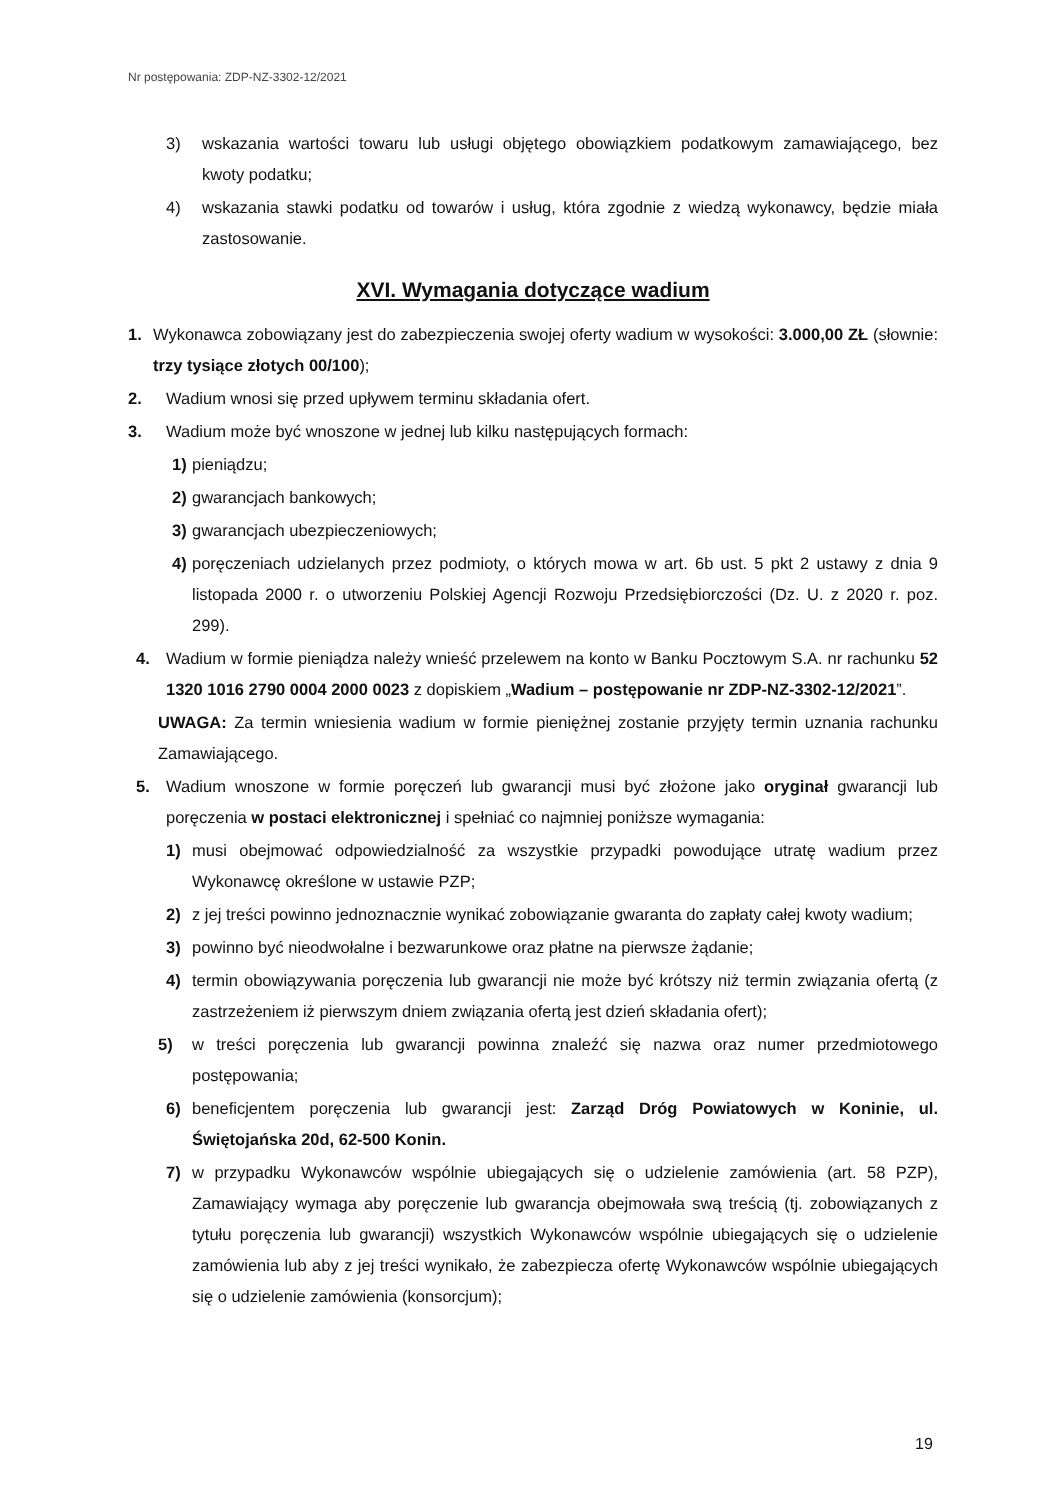Nr postępowania: ZDP-NZ-3302-12/2021
3) wskazania wartości towaru lub usługi objętego obowiązkiem podatkowym zamawiającego, bez kwoty podatku;
4) wskazania stawki podatku od towarów i usług, która zgodnie z wiedzą wykonawcy, będzie miała zastosowanie.
XVI. Wymagania dotyczące wadium
1. Wykonawca zobowiązany jest do zabezpieczenia swojej oferty wadium w wysokości: 3.000,00 ZŁ (słownie: trzy tysiące złotych 00/100);
2. Wadium wnosi się przed upływem terminu składania ofert.
3. Wadium może być wnoszone w jednej lub kilku następujących formach:
1) pieniądzu;
2) gwarancjach bankowych;
3) gwarancjach ubezpieczeniowych;
4) poręczeniach udzielanych przez podmioty, o których mowa w art. 6b ust. 5 pkt 2 ustawy z dnia 9 listopada 2000 r. o utworzeniu Polskiej Agencji Rozwoju Przedsiębiorczości (Dz. U. z 2020 r. poz. 299).
4. Wadium w formie pieniądza należy wnieść przelewem na konto w Banku Pocztowym S.A. nr rachunku 52 1320 1016 2790 0004 2000 0023 z dopiskiem „Wadium – postępowanie nr ZDP-NZ-3302-12/2021”.
UWAGA: Za termin wniesienia wadium w formie pieniężnej zostanie przyjęty termin uznania rachunku Zamawiającego.
5. Wadium wnoszone w formie poręczeń lub gwarancji musi być złożone jako oryginał gwarancji lub poręczenia w postaci elektronicznej i spełniać co najmniej poniższe wymagania:
1) musi obejmować odpowiedzialność za wszystkie przypadki powodujące utratę wadium przez Wykonawcę określone w ustawie PZP;
2) z jej treści powinno jednoznacznie wynikać zobowiązanie gwaranta do zapłaty całej kwoty wadium;
3) powinno być nieodwołalne i bezwarunkowe oraz płatne na pierwsze żądanie;
4) termin obowiązywania poręczenia lub gwarancji nie może być krótszy niż termin związania ofertą (z zastrzeżeniem iż pierwszym dniem związania ofertą jest dzień składania ofert);
5) w treści poręczenia lub gwarancji powinna znaleźć się nazwa oraz numer przedmiotowego postępowania;
6) beneficjentem poręczenia lub gwarancji jest: Zarząd Dróg Powiatowych w Koninie, ul. Świętojańska 20d, 62-500 Konin.
7) w przypadku Wykonawców wspólnie ubiegających się o udzielenie zamówienia (art. 58 PZP), Zamawiający wymaga aby poręczenie lub gwarancja obejmowała swą treścią (tj. zobowiązanych z tytułu poręczenia lub gwarancji) wszystkich Wykonawców wspólnie ubiegających się o udzielenie zamówienia lub aby z jej treści wynikało, że zabezpiecza ofertę Wykonawców wspólnie ubiegających się o udzielenie zamówienia (konsorcjum);
19